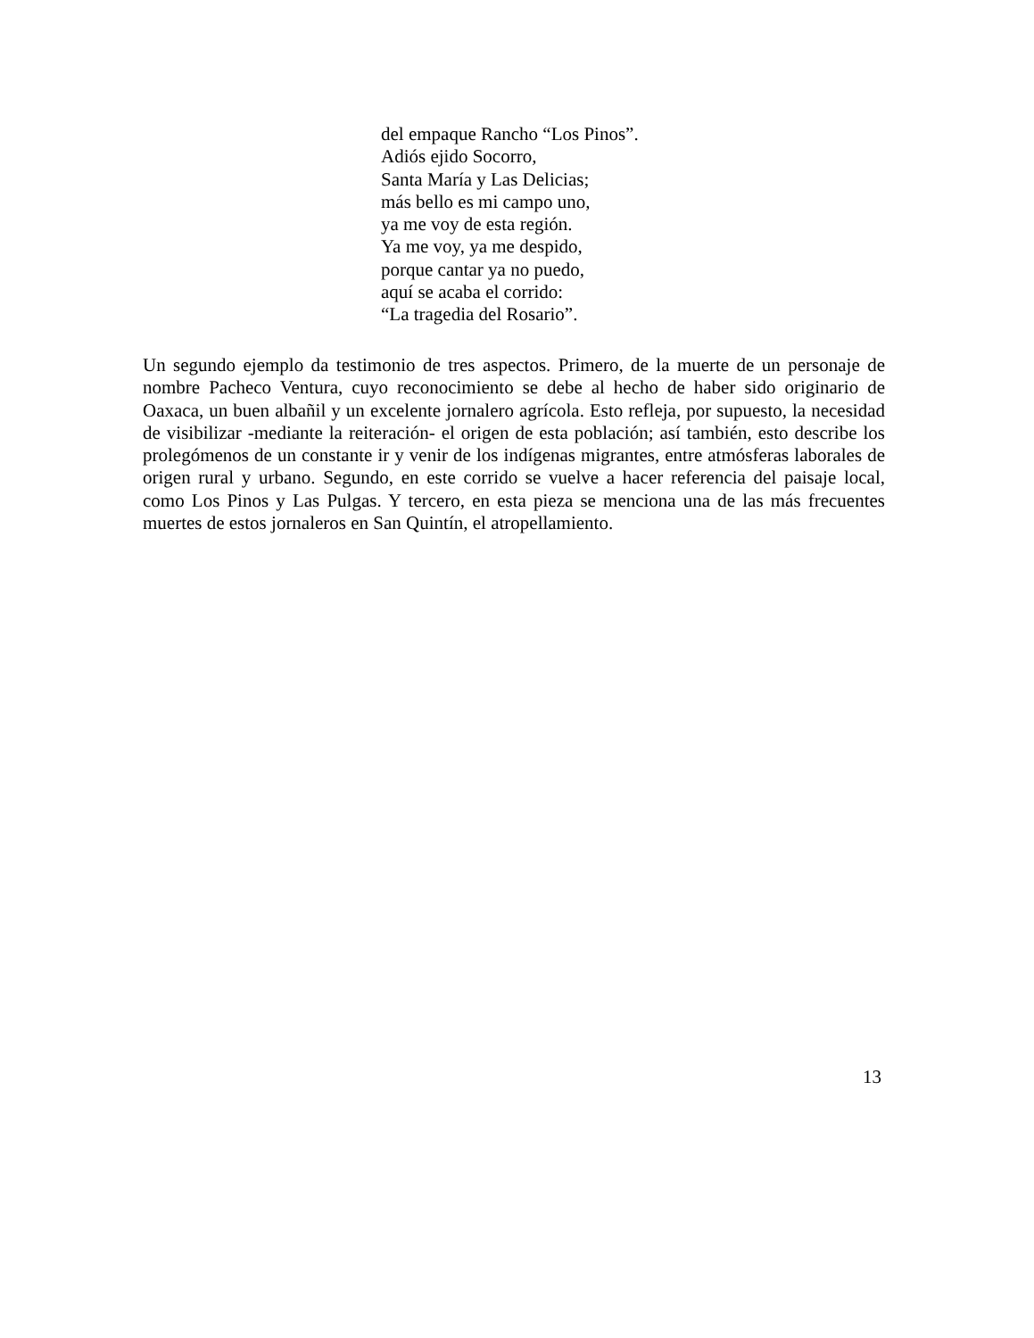del empaque Rancho “Los Pinos”.
Adiós ejido Socorro,
Santa María y Las Delicias;
más bello es mi campo uno,
ya me voy de esta región.
Ya me voy, ya me despido,
porque cantar ya no puedo,
aquí se acaba el corrido:
“La tragedia del Rosario”.
Un segundo ejemplo da testimonio de tres aspectos. Primero, de la muerte de un personaje de nombre Pacheco Ventura, cuyo reconocimiento se debe al hecho de haber sido originario de Oaxaca, un buen albañil y un excelente jornalero agrícola. Esto refleja, por supuesto, la necesidad de visibilizar -mediante la reiteración- el origen de esta población; así también, esto describe los prolegómenos de un constante ir y venir de los indígenas migrantes, entre atmósferas laborales de origen rural y urbano. Segundo, en este corrido se vuelve a hacer referencia del paisaje local, como Los Pinos y Las Pulgas. Y tercero, en esta pieza se menciona una de las más frecuentes muertes de estos jornaleros en San Quintín, el atropellamiento.
13